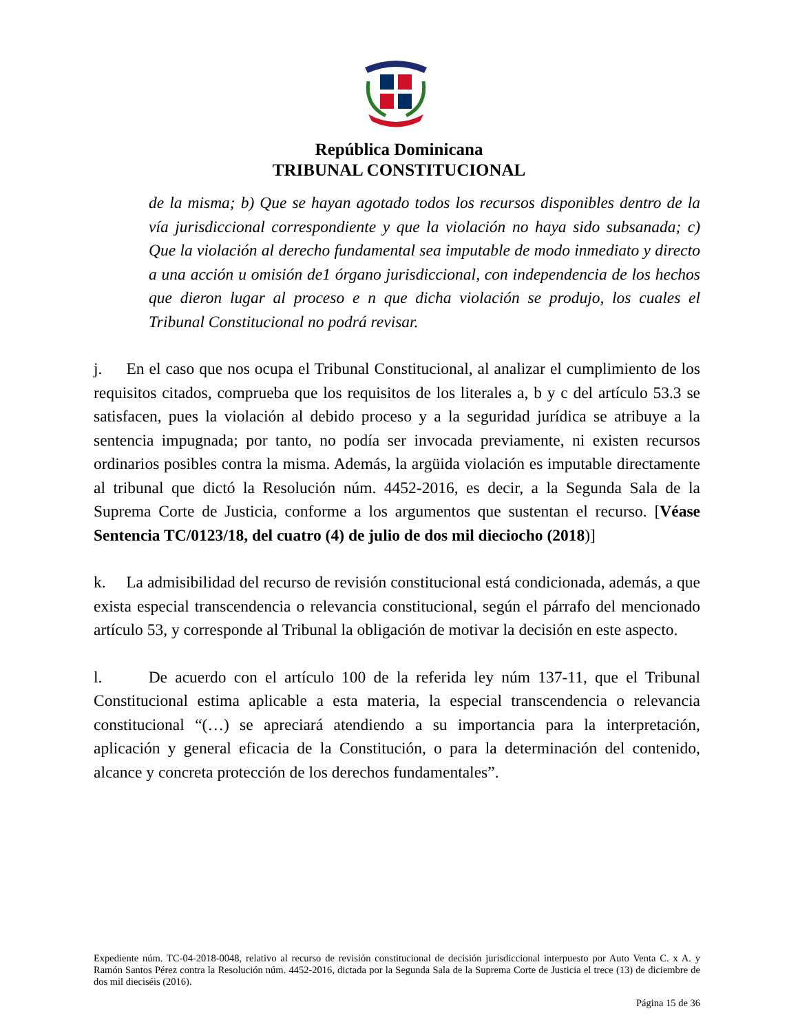República Dominicana
TRIBUNAL CONSTITUCIONAL
de la misma; b) Que se hayan agotado todos los recursos disponibles dentro de la vía jurisdiccional correspondiente y que la violación no haya sido subsanada; c) Que la violación al derecho fundamental sea imputable de modo inmediato y directo a una acción u omisión de1 órgano jurisdiccional, con independencia de los hechos que dieron lugar al proceso e n que dicha violación se produjo, los cuales el Tribunal Constitucional no podrá revisar.
j. En el caso que nos ocupa el Tribunal Constitucional, al analizar el cumplimiento de los requisitos citados, comprueba que los requisitos de los literales a, b y c del artículo 53.3 se satisfacen, pues la violación al debido proceso y a la seguridad jurídica se atribuye a la sentencia impugnada; por tanto, no podía ser invocada previamente, ni existen recursos ordinarios posibles contra la misma. Además, la argüida violación es imputable directamente al tribunal que dictó la Resolución núm. 4452-2016, es decir, a la Segunda Sala de la Suprema Corte de Justicia, conforme a los argumentos que sustentan el recurso. [Véase Sentencia TC/0123/18, del cuatro (4) de julio de dos mil dieciocho (2018)]
k. La admisibilidad del recurso de revisión constitucional está condicionada, además, a que exista especial transcendencia o relevancia constitucional, según el párrafo del mencionado artículo 53, y corresponde al Tribunal la obligación de motivar la decisión en este aspecto.
l. De acuerdo con el artículo 100 de la referida ley núm 137-11, que el Tribunal Constitucional estima aplicable a esta materia, la especial transcendencia o relevancia constitucional “(…) se apreciará atendiendo a su importancia para la interpretación, aplicación y general eficacia de la Constitución, o para la determinación del contenido, alcance y concreta protección de los derechos fundamentales”.
Expediente núm. TC-04-2018-0048, relativo al recurso de revisión constitucional de decisión jurisdiccional interpuesto por Auto Venta C. x A. y Ramón Santos Pérez contra la Resolución núm. 4452-2016, dictada por la Segunda Sala de la Suprema Corte de Justicia el trece (13) de diciembre de dos mil dieciséis (2016).
Página 15 de 36